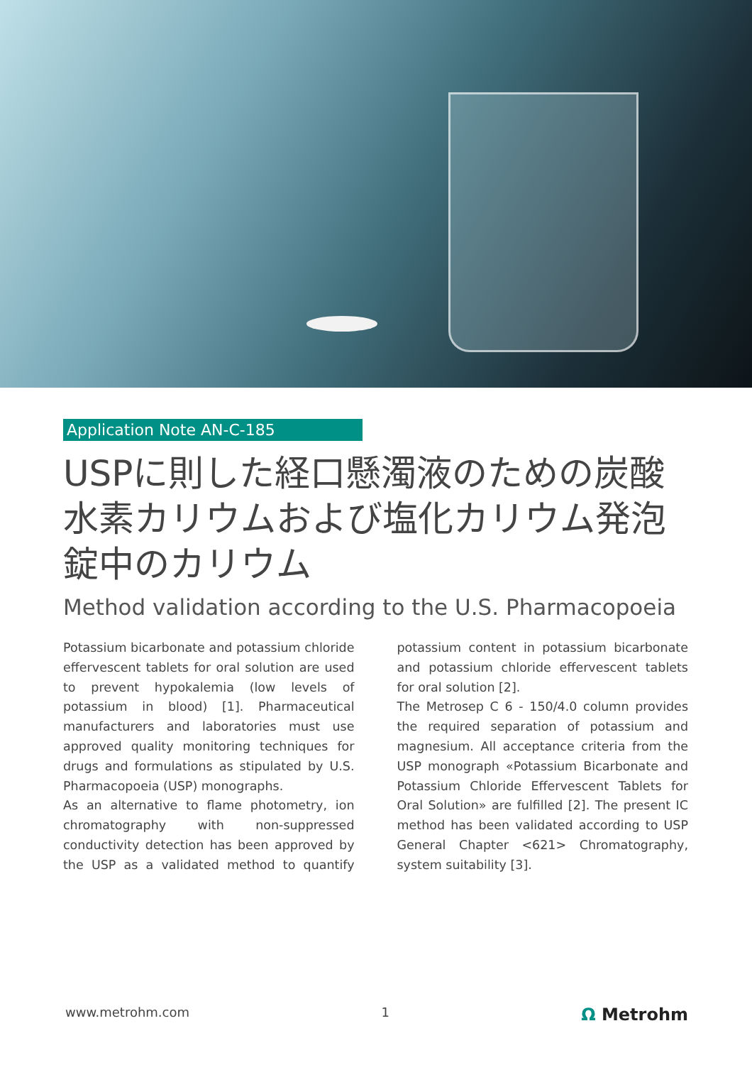Application Note AN-C-185
USPに則した経口懸濁液のための炭酸水素カリウムおよび塩化カリウム発泡錠中のカリウム
Method validation according to the U.S. Pharmacopoeia
Potassium bicarbonate and potassium chloride effervescent tablets for oral solution are used to prevent hypokalemia (low levels of potassium in blood) [1]. Pharmaceutical manufacturers and laboratories must use approved quality monitoring techniques for drugs and formulations as stipulated by U.S. Pharmacopoeia (USP) monographs.
As an alternative to flame photometry, ion chromatography with non-suppressed conductivity detection has been approved by the USP as a validated method to quantify potassium content in potassium bicarbonate and potassium chloride effervescent tablets for oral solution [2].
The Metrosep C 6 - 150/4.0 column provides the required separation of potassium and magnesium. All acceptance criteria from the USP monograph «Potassium Bicarbonate and Potassium Chloride Effervescent Tablets for Oral Solution» are fulfilled [2]. The present IC method has been validated according to USP General Chapter <621> Chromatography, system suitability [3].
www.metrohm.com 1 Ω Metrohm